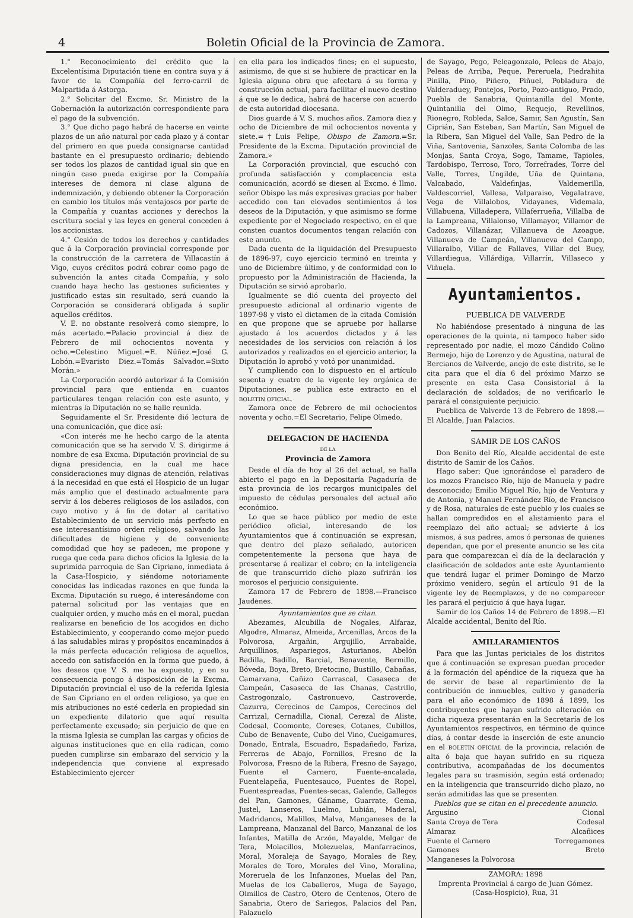4 Boletin Oficial de la Provincia de Zamora.
1.° Reconocimiento del crédito que la Excelentísima Diputación tiene en contra suya y á favor de la Compañía del ferro-carril de Malpartida á Astorga.
2.° Solicitar del Excmo. Sr. Ministro de la Gobernación la autorización correspondiente para el pago de la subvención.
3.° Que dicho pago habrá de hacerse en veinte plazos de un año natural por cada plazo y á contar del primero en que pueda consignarse cantidad bastante en el presupuesto ordinario; debiendo ser todos los plazos de cantidad igual sin que en ningún caso pueda exigirse por la Compañía intereses de demora ni clase alguna de indemnización, y debiendo obtener la Corporación en cambio los títulos más ventajosos por parte de la Compañía y cuantas acciones y derechos la escritura social y las leyes en general conceden á los accionistas.
4.° Cesión de todos los derechos y cantidades que á la Corporación provincial corresponde por la construcción de la carretera de Villacastín á Vigo, cuyos créditos podrá cobrar como pago de subvención la antes citada Compañía, y solo cuando haya hecho las gestiones suficientes y justificado estas sin resultado, será cuando la Corporación se considerará obligada á suplir aquellos créditos.
V. E. no obstante resolverá como siempre, lo más acertado.=Palacio provincial á diez de Febrero de mil ochocientos noventa y ocho.=Celestino Miguel.=E. Núñez.=José G. Lobón.=Evaristo Diez.=Tomás Salvador.=Sixto Morán.»
La Corporación acordó autorizar á la Comisión provincial para que entienda en cuantos particulares tengan relación con este asunto, y mientras la Diputación no se halle reunida.
Seguidamente el Sr. Presidente dió lectura de una comunicación, que dice así:
«Con interés me he hecho cargo de la atenta comunicación que se ha servido V. S. dirigirme á nombre de esa Excma. Diputación provincial de su digna presidencia, en la cual me hace consideraciones muy dignas de atención, relativas á la necesidad en que está el Hospicio de un lugar más amplio que el destinado actualmente para servir á los deberes religiosos de los asilados, con cuyo motivo y á fin de dotar al caritativo Establecimiento de un servicio más perfecto en ese interesantísimo orden religioso, salvando las dificultades de higiene y de conveniente comodidad que hoy se padecen, me propone y ruega que ceda para dichos oficios la Iglesia de la suprimida parroquia de San Cipriano, inmediata á la Casa-Hospicio, y siéndome notoriamente conocidas las indicadas razones en que funda la Excma. Diputación su ruego, é interesándome con paternal solicitud por las ventajas que en cualquier orden, y mucho más en el moral, puedan realizarse en beneficio de los acogidos en dicho Establecimiento, y cooperando como mejor puedo á las saludables miras y propósitos encaminados á la más perfecta educación religiosa de aquellos, accedo con satisfacción en la forma que puedo, á los deseos que V. S. me ha expuesto, y en su consecuencia pongo á disposición de la Excma. Diputación provincial el uso de la referida Iglesia de San Cipriano en el orden religioso, ya que en mis atribuciones no esté cederla en propiedad sin un expediente dilatorio que aquí resulta perfectamente excusado; sin perjuicio de que en la misma Iglesia se cumplan las cargas y oficios de algunas instituciones que en ella radican, como pueden cumplirse sin embarazo del servicio y la independencia que conviene al expresado Establecimiento ejercer
en ella para los indicados fines; en el supuesto, asimismo, de que si se hubiere de practicar en la Iglesia alguna obra que afectara á su forma y construcción actual, para facilitar el nuevo destino á que se le dedica, habrá de hacerse con acuerdo de esta autoridad diocesana.
Dios guarde á V. S. muchos años. Zamora diez y ocho de Diciembre de mil ochocientos noventa y siete.=†Luis Felipe, Obispo de Zamora.=Sr. Presidente de la Excma. Diputación provincial de Zamora.»
La Corporación provincial, que escuchó con profunda satisfacción y complacencia esta comunicación, acordó se diesen al Excmo. é Ilmo. señor Obispo las más expresivas gracias por haber accedido con tan elevados sentimientos á los deseos de la Diputación, y que asimismo se forme expediente por el Negociado respectivo, en el que consten cuantos documentos tengan relación con este anunto.
Dada cuenta de la liquidación del Presupuesto de 1896-97, cuyo ejercicio terminó en treinta y uno de Diciembre último, y de conformidad con lo propuesto por la Administración de Hacienda, la Diputación se sirvió aprobarlo.
Igualmente se dió cuenta del proyecto del presupuesto adicional al ordinario vigente de 1897-98 y visto el dictamen de la citada Comisión en que propone que se apruebe por hallarse ajustado á los acuerdos dictados y á las necesidades de los servicios con relación á los autorizados y realizados en el ejercicio anterior, la Diputación lo aprobó y votó por unanimidad.
Y cumpliendo con lo dispuesto en el artículo sesenta y cuatro de la vigente ley orgánica de Diputaciones, se publica este extracto en el BOLETIN OFICIAL.
Zamora once de Febrero de mil ochocientos noventa y ocho.=El Secretario, Felipe Olmedo.
DELEGACION DE HACIENDA
DE LA
Provincia de Zamora
Desde el día de hoy al 26 del actual, se halla abierto el pago en la Depositaría Pagaduría de esta provincia de los recargos municipales del impuesto de cédulas personales del actual año económico.
Lo que se hace público por medio de este periódico oficial, interesando de los Ayuntamientos que á continuación se expresan, que dentro del plazo señalado, autoricen competentemente la persona que haya de presentarse á realizar el cobro; en la inteligencia de que transcurrido dicho plazo sufrirán los morosos el perjuicio consiguiente.
Zamora 17 de Febrero de 1898.—Francisco Jaudenes.
Ayuntamientos que se citan.
Abezames, Alcubilla de Nogales, Alfaraz, Algodre, Almaraz, Almeida, Arcenillas, Arcos de la Polvorosa, Argañin, Argujillo, Arrabalde, Arquillinos, Aspariegos, Asturianos, Abelón Badilla, Badillo, Barcial, Benavente, Bermillo, Bóveda, Boya, Breto, Bretocino, Bustillo, Cabañas, Camarzana, Cañizo Carrascal, Casaseca de Campeán, Casaseca de las Chanas, Castrillo, Castrogonzalo, Castronuevo, Castroverde, Cazurra, Cerecinos de Campos, Cerecinos del Carrizal, Cernadilla, Cional, Cerezal de Aliste, Codesal, Coomonte, Coreses, Cotanes, Cubillos, Cubo de Benavente, Cubo del Vino, Cuelgamures, Donado, Entrala, Escuadro, Espadañedo, Fariza, Ferreras de Abajo, Fornillos, Fresno de la Polvorosa, Fresno de la Ribera, Fresno de Sayago, Fuente el Carnero, Fuente-encalada, Fuentelapeña, Fuentesauco, Fuentes de Ropel, Fuentespreadas, Fuentes-secas, Galende, Gallegos del Pan, Gamones, Gáname, Guarrate, Gema, Justel, Lanseros, Luelmo, Lubián, Maderal, Madridanos, Malillos, Malva, Manganeses de la Lampreana, Manzanal del Barco, Manzanal de los Infantes, Matilla de Arzón, Mayalde, Melgar de Tera, Molacillos, Molezuelas, Manfarracinos, Moral, Moraleja de Sayago, Morales de Rey, Morales de Toro, Morales del Vino, Moralina, Moreruela de los Infanzones, Muelas del Pan, Muelas de los Caballeros, Muga de Sayago, Olmillos de Castro, Otero de Centenos, Otero de Sanabria, Otero de Sariegos, Palacios del Pan, Palazuelo
de Sayago, Pego, Peleagonzalo, Peleas de Abajo, Peleas de Arriba, Peque, Pereruela, Piedrahita Pinilla, Pino, Piñero, Piñuel, Pobladura de Valderaduey, Pontejos, Porto, Pozo-antiguo, Prado, Puebla de Sanabria, Quintanilla del Monte, Quintanilla del Olmo, Requejo, Revellinos, Rionegro, Robleda, Salce, Samir, San Agustín, San Ciprián, San Esteban, San Martín, San Miguel de la Ribera, San Miguel del Valle, San Pedro de la Viña, Santovenia, Sanzoles, Santa Colomba de las Monjas, Santa Croya, Sogo, Tamame, Tapioles, Tardobispo, Terroso, Toro, Torrefrades, Torre del Valle, Torres, Ungilde, Uña de Quintana, Valcabado, Valdefinjas, Valdemerilla, Valdescorriel, Vallesa, Valparaiso, Vegalatrave, Vega de Villalobos, Vidayanes, Videmala, Villabuena, Villadepera, Villaferrueña, Villalba de la Lampreana, Villalonso, Villamayor, Villamor de Cadozos, Villanázar, Villanueva de Azoague, Villanueva de Campeán, Villanueva del Campo, Villaralbo, Villar de Fallaves, Villar del Buey, Villardiegua, Villárdiga, Villarrín, Villaseco y Viñuela.
Ayuntamientos.
PUEBLICA DE VALVERDE
No habiéndose presentado á ninguna de las operaciones de la quinta, ni tampoco haber sido representado por nadie, el mozo Cándido Colino Bermejo, hijo de Lorenzo y de Agustina, natural de Bercianos de Valverde, anejo de este distrito, se le cita para que el día 6 del próximo Marzo se presente en esta Casa Consistorial á la declaración de soldados; de no verificarlo le parará el consiguiente perjuicio.
Pueblica de Valverde 13 de Febrero de 1898.—El Alcalde, Juan Palacios.
SAMIR DE LOS CAÑOS
Don Benito del Río, Alcalde accidental de este distrito de Samir de los Caños.
Hago saber: Que ignorándose el paradero de los mozos Francisco Río, hijo de Manuela y padre desconocido; Emilio Miguel Río, hijo de Ventura y de Antonia, y Manuel Fernández Río, de Francisco y de Rosa, naturales de este pueblo y los cuales se hallan compredidos en el alistamiento para el reemplazo del año actual; se advierte á los mismos, á sus padres, amos ó personas de quienes dependan, que por el presente anuncio se les cita para que comparezcan el día de la declaración y clasificación de soldados ante este Ayuntamiento que tendrá lugar el primer Domingo de Marzo próximo venidero, según el artículo 91 de la vigente ley de Reemplazos, y de no comparecer les parará el perjuicio á que haya lugar.
Samir de los Caños 14 de Febrero de 1898.—El Alcalde accidental, Benito del Río.
AMILLARAMIENTOS
Para que las Juntas periciales de los distritos que á continuación se expresan puedan proceder á la formación del apéndice de la riqueza que ha de servir de base al repartimiento de la contribución de inmuebles, cultivo y ganadería para el año económico de 1898 á 1899, los contribuyentes que hayan sufrido alteración en dicha riqueza presentarán en la Secretaría de los Ayuntamientos respectivos, en término de quince días, á contar desde la inserción de este anuncio en el BOLETIN OFICIAL de la provincia, relación de alta ó baja que hayan sufrido en su riqueza contributiva, acompañadas de los documentos legales para su trasmisión, según está ordenado; en la inteligencia que transcurrido dicho plazo, no serán admitidas las que se presenten.
Pueblos que se citan en el precedente anuncio.
Argusino Cional
Santa Croya de Tera Codesal
Almaraz Alcañices
Fuente el Carnero Torregamones
Gamones Breto
Manganeses la Polvorosa
ZAMORA: 1898
Imprenta Provincial á cargo de Juan Gómez.
(Casa-Hospicio), Rua, 31